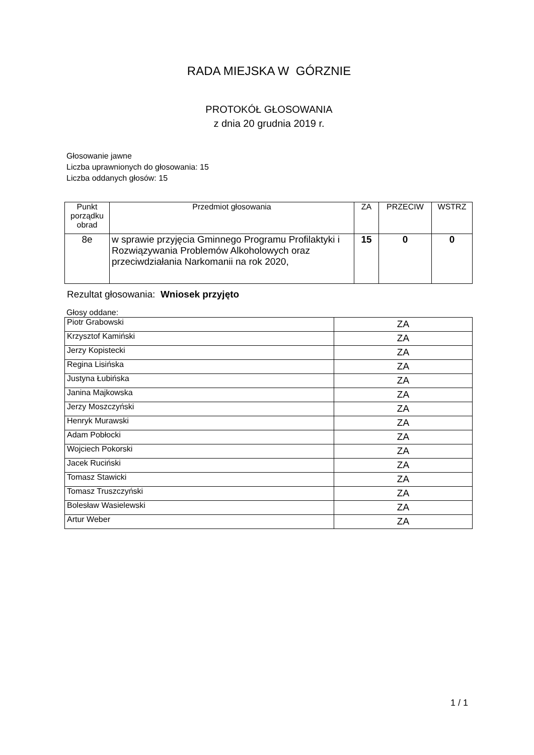RADA MIEJSKA W GÓRZNIE
PROTOKÓŁ GŁOSOWANIA
z dnia 20 grudnia 2019 r.
Głosowanie jawne
Liczba uprawnionych do głosowania: 15
Liczba oddanych głosów: 15
| Punkt porządku obrad | Przedmiot głosowania | ZA | PRZECIW | WSTRZ |
| --- | --- | --- | --- | --- |
| 8e | w sprawie przyjęcia Gminnego Programu Profilaktyki i Rozwiązywania Problemów Alkoholowych oraz przeciwdziałania Narkomanii na rok 2020, | 15 | 0 | 0 |
Rezultat głosowania: Wniosek przyjęto
Głosy oddane:
| Piotr Grabowski | ZA |
| Krzysztof Kamiński | ZA |
| Jerzy Kopistecki | ZA |
| Regina Lisińska | ZA |
| Justyna Łubińska | ZA |
| Janina Majkowska | ZA |
| Jerzy Moszczyński | ZA |
| Henryk Murawski | ZA |
| Adam Pobłocki | ZA |
| Wojciech Pokorski | ZA |
| Jacek Ruciński | ZA |
| Tomasz Stawicki | ZA |
| Tomasz Truszczyński | ZA |
| Bolesław Wasielewski | ZA |
| Artur Weber | ZA |
1 / 1